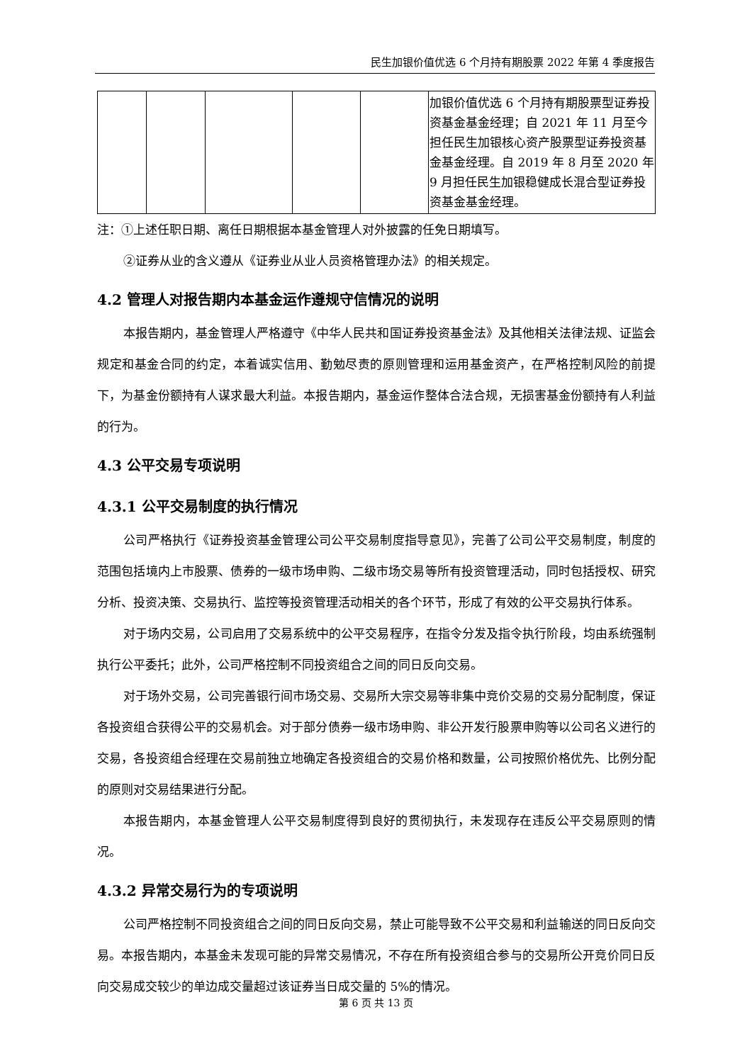民生加银价值优选 6 个月持有期股票 2022 年第 4 季度报告
| | | | | | 加银价值优选 6 个月持有期股票型证券投资基金基金经理；自 2021 年 11 月至今担任民生加银核心资产股票型证券投资基金基金经理。自 2019 年 8 月至 2020 年 9 月担任民生加银稳健成长混合型证券投资基金基金经理。 |
注：①上述任职日期、离任日期根据本基金管理人对外披露的任免日期填写。
②证券从业的含义遵从《证券业从业人员资格管理办法》的相关规定。
4.2 管理人对报告期内本基金运作遵规守信情况的说明
本报告期内，基金管理人严格遵守《中华人民共和国证券投资基金法》及其他相关法律法规、证监会规定和基金合同的约定，本着诚实信用、勤勉尽责的原则管理和运用基金资产，在严格控制风险的前提下，为基金份额持有人谋求最大利益。本报告期内，基金运作整体合法合规，无损害基金份额持有人利益的行为。
4.3 公平交易专项说明
4.3.1 公平交易制度的执行情况
公司严格执行《证券投资基金管理公司公平交易制度指导意见》，完善了公司公平交易制度，制度的范围包括境内上市股票、债券的一级市场申购、二级市场交易等所有投资管理活动，同时包括授权、研究分析、投资决策、交易执行、监控等投资管理活动相关的各个环节，形成了有效的公平交易执行体系。
对于场内交易，公司启用了交易系统中的公平交易程序，在指令分发及指令执行阶段，均由系统强制执行公平委托；此外，公司严格控制不同投资组合之间的同日反向交易。
对于场外交易，公司完善银行间市场交易、交易所大宗交易等非集中竞价交易的交易分配制度，保证各投资组合获得公平的交易机会。对于部分债券一级市场申购、非公开发行股票申购等以公司名义进行的交易，各投资组合经理在交易前独立地确定各投资组合的交易价格和数量，公司按照价格优先、比例分配的原则对交易结果进行分配。
本报告期内，本基金管理人公平交易制度得到良好的贯彻执行，未发现存在违反公平交易原则的情况。
4.3.2 异常交易行为的专项说明
公司严格控制不同投资组合之间的同日反向交易，禁止可能导致不公平交易和利益输送的同日反向交易。本报告期内，本基金未发现可能的异常交易情况，不存在所有投资组合参与的交易所公开竞价同日反向交易成交较少的单边成交量超过该证券当日成交量的 5%的情况。
第 6 页 共 13 页